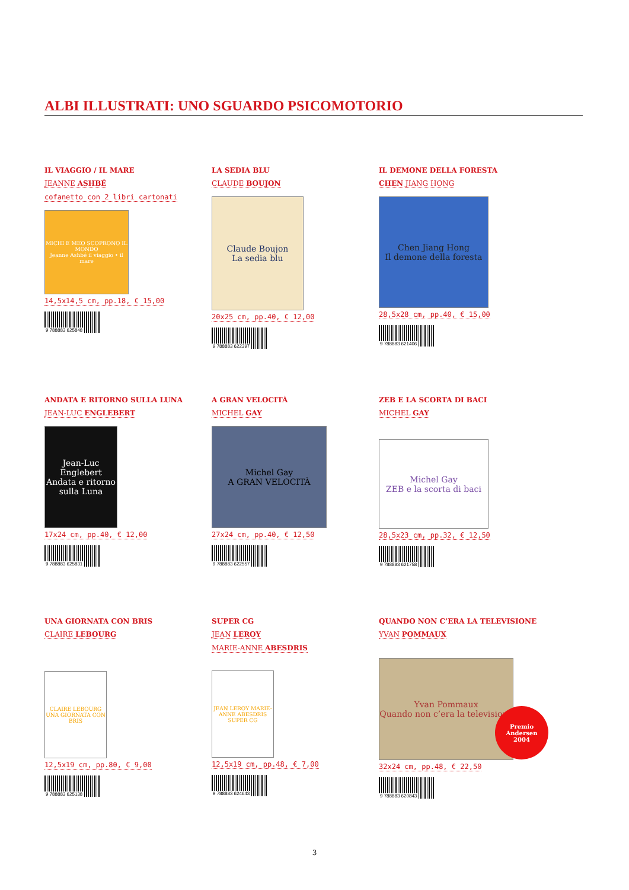ALBI ILLUSTRATI: UNO SGUARDO PSICOMOTORIO
IL VIAGGIO / IL MARE
JEANNE ASHBÉ
cofanetto con 2 libri cartonati
MICHI E MEO SCOPRONO IL MONDO
Jeanne Ashbé il viaggio • il mare
14,5x14,5 cm, pp.18, € 15,00
9 788883 625848
LA SEDIA BLU
CLAUDE BOUJON
Claude Boujon
La sedia blu
20x25 cm, pp.40, € 12,00
9 788883 622397
IL DEMONE DELLA FORESTA
CHEN JIANG HONG
Chen Jiang Hong
Il demone della foresta
28,5x28 cm, pp.40, € 15,00
9 788883 621406
ANDATA E RITORNO SULLA LUNA
JEAN-LUC ENGLEBERT
Jean-Luc Englebert
Andata e ritorno sulla Luna
17x24 cm, pp.40, € 12,00
9 788883 625831
A GRAN VELOCITÀ
MICHEL GAY
Michel Gay
A GRAN VELOCITÀ
27x24 cm, pp.40, € 12,50
9 788883 622557
ZEB E LA SCORTA DI BACI
MICHEL GAY
Michel Gay
ZEB e la scorta di baci
28,5x23 cm, pp.32, € 12,50
9 788883 621758
UNA GIORNATA CON BRIS
CLAIRE LEBOURG
CLAIRE LEBOURG
UNA GIORNATA CON BRIS
12,5x19 cm, pp.80, € 9,00
9 788883 625138
SUPER CG
JEAN LEROY
MARIE-ANNE ABESDRIS
JEAN LEROY MARIE-ANNE ABESDRIS
SUPER CG
12,5x19 cm, pp.48, € 7,00
9 788883 624643
QUANDO NON C’ERA LA TELEVISIONE
YVAN POMMAUX
Yvan Pommaux
Quando non c’era la televisione
Premio
Andersen
2004
32x24 cm, pp.48, € 22,50
9 788883 620843
3